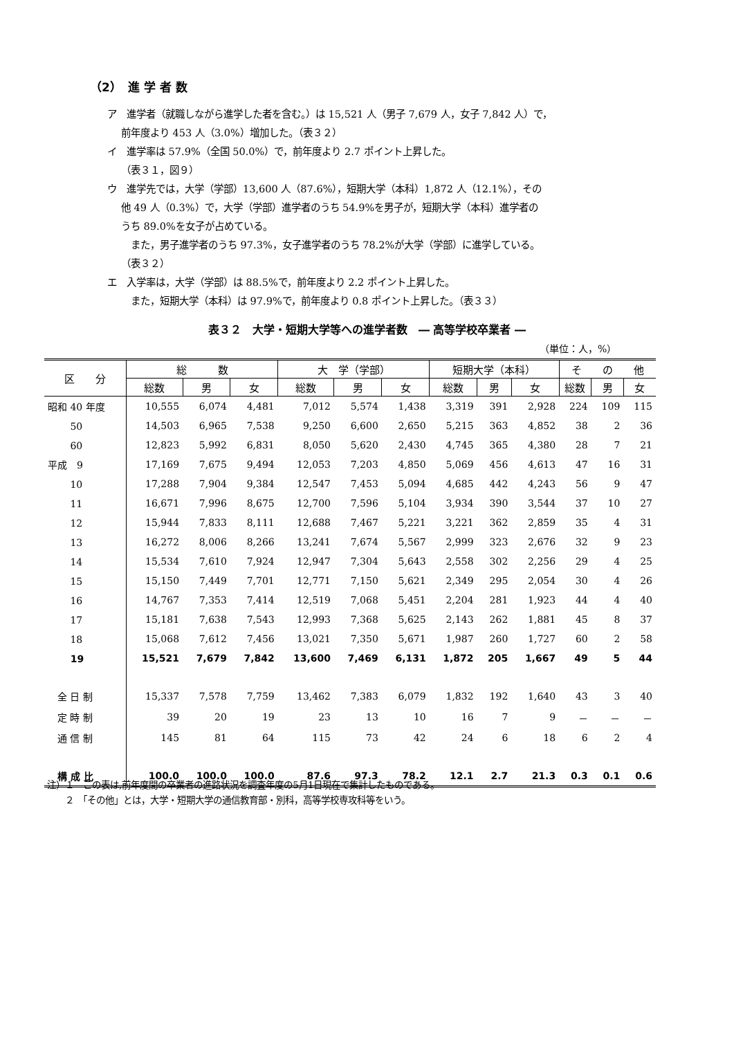（2）　進 学 者 数
ア　進学者（就職しながら進学した者を含む。）は 15,521 人（男子 7,679 人，女子 7,842 人）で，
前年度より 453 人（3.0%）増加した。（表３２）
イ　進学率は 57.9%（全国 50.0%）で，前年度より 2.7 ポイント上昇した。
（表３１，図９）
ウ　進学先では，大学（学部）13,600 人（87.6%），短期大学（本科）1,872 人（12.1%），その
他 49 人（0.3%）で，大学（学部）進学者のうち 54.9%を男子が，短期大学（本科）進学者の
うち 89.0%を女子が占めている。
　また，男子進学者のうち 97.3%，女子進学者のうち 78.2%が大学（学部）に進学している。
（表３２）
エ　入学率は，大学（学部）は 88.5%で，前年度より 2.2 ポイント上昇した。
　また，短期大学（本科）は 97.9%で，前年度より 0.8 ポイント上昇した。（表３３）
表３２　大学・短期大学等への進学者数　― 高等学校卒業者 ―
（単位：人，%）
| 区 分 | 総 数 | | | 大 学（学部） | | | 短期大学（本科） | | | そ の 他 | | |
| --- | --- | --- | --- | --- | --- | --- | --- | --- | --- | --- | --- | --- |
| | 総数 | 男 | 女 | 総数 | 男 | 女 | 総数 | 男 | 女 | 総数 | 男 | 女 |
| 昭和 40 年度 | 10,555 | 6,074 | 4,481 | 7,012 | 5,574 | 1,438 | 3,319 | 391 | 2,928 | 224 | 109 | 115 |
| 50 | 14,503 | 6,965 | 7,538 | 9,250 | 6,600 | 2,650 | 5,215 | 363 | 4,852 | 38 | 2 | 36 |
| 60 | 12,823 | 5,992 | 6,831 | 8,050 | 5,620 | 2,430 | 4,745 | 365 | 4,380 | 28 | 7 | 21 |
| 平成 9 | 17,169 | 7,675 | 9,494 | 12,053 | 7,203 | 4,850 | 5,069 | 456 | 4,613 | 47 | 16 | 31 |
| 10 | 17,288 | 7,904 | 9,384 | 12,547 | 7,453 | 5,094 | 4,685 | 442 | 4,243 | 56 | 9 | 47 |
| 11 | 16,671 | 7,996 | 8,675 | 12,700 | 7,596 | 5,104 | 3,934 | 390 | 3,544 | 37 | 10 | 27 |
| 12 | 15,944 | 7,833 | 8,111 | 12,688 | 7,467 | 5,221 | 3,221 | 362 | 2,859 | 35 | 4 | 31 |
| 13 | 16,272 | 8,006 | 8,266 | 13,241 | 7,674 | 5,567 | 2,999 | 323 | 2,676 | 32 | 9 | 23 |
| 14 | 15,534 | 7,610 | 7,924 | 12,947 | 7,304 | 5,643 | 2,558 | 302 | 2,256 | 29 | 4 | 25 |
| 15 | 15,150 | 7,449 | 7,701 | 12,771 | 7,150 | 5,621 | 2,349 | 295 | 2,054 | 30 | 4 | 26 |
| 16 | 14,767 | 7,353 | 7,414 | 12,519 | 7,068 | 5,451 | 2,204 | 281 | 1,923 | 44 | 4 | 40 |
| 17 | 15,181 | 7,638 | 7,543 | 12,993 | 7,368 | 5,625 | 2,143 | 262 | 1,881 | 45 | 8 | 37 |
| 18 | 15,068 | 7,612 | 7,456 | 13,021 | 7,350 | 5,671 | 1,987 | 260 | 1,727 | 60 | 2 | 58 |
| 19 | 15,521 | 7,679 | 7,842 | 13,600 | 7,469 | 6,131 | 1,872 | 205 | 1,667 | 49 | 5 | 44 |
| 全 日 制 | 15,337 | 7,578 | 7,759 | 13,462 | 7,383 | 6,079 | 1,832 | 192 | 1,640 | 43 | 3 | 40 |
| 定 時 制 | 39 | 20 | 19 | 23 | 13 | 10 | 16 | 7 | 9 | － | － | － |
| 通 信 制 | 145 | 81 | 64 | 115 | 73 | 42 | 24 | 6 | 18 | 6 | 2 | 4 |
| 構 成 比 | 100.0 | 100.0 | 100.0 | 87.6 | 97.3 | 78.2 | 12.1 | 2.7 | 21.3 | 0.3 | 0.1 | 0.6 |
注）１　この表は,前年度間の卒業者の進路状況を調査年度の5月1日現在で集計したものである。
　　２　「その他」とは，大学・短期大学の通信教育部・別科，高等学校専攻科等をいう。